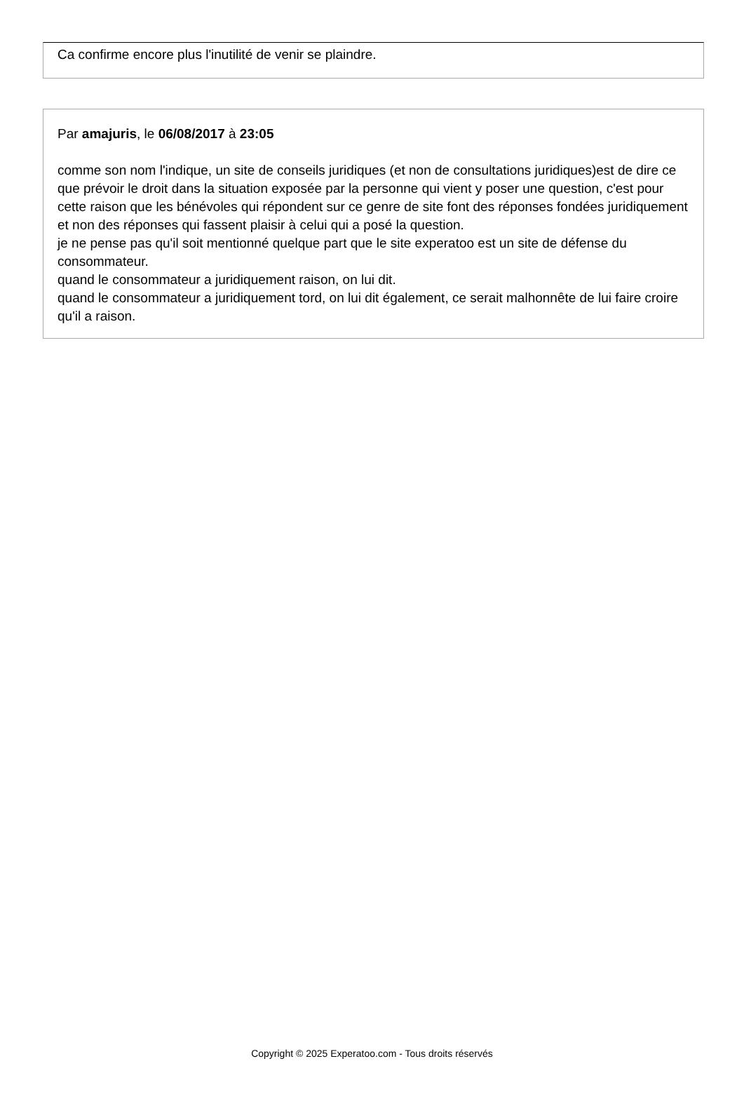Ca confirme encore plus l'inutilité de venir se plaindre.
Par amajuris, le 06/08/2017 à 23:05
comme son nom l'indique, un site de conseils juridiques (et non de consultations juridiques)est de dire ce que prévoir le droit dans la situation exposée par la personne qui vient y poser une question, c'est pour cette raison que les bénévoles qui répondent sur ce genre de site font des réponses fondées juridiquement et non des réponses qui fassent plaisir à celui qui a posé la question.
je ne pense pas qu'il soit mentionné quelque part que le site experatoo est un site de défense du consommateur.
quand le consommateur a juridiquement raison, on lui dit.
quand le consommateur a juridiquement tord, on lui dit également, ce serait malhonnête de lui faire croire qu'il a raison.
Copyright © 2025 Experatoo.com - Tous droits réservés